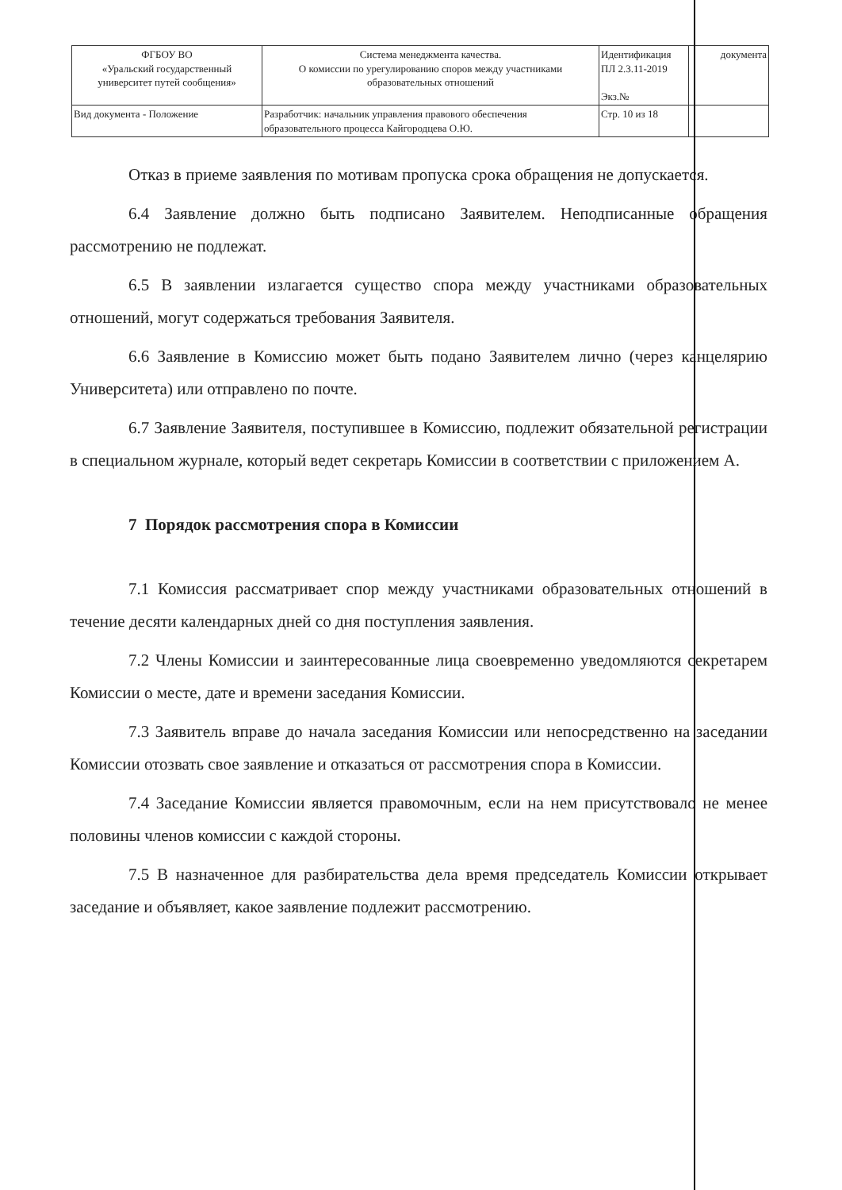| ФГБОУ ВО «Уральский государственный университет путей сообщения» | Система менеджмента качества. О комиссии по урегулированию споров между участниками образовательных отношений | Идентификация ПЛ 2.3.11-2019 Экз.№ | документа |
| Вид документа - Положение | Разработчик: начальник управления правового обеспечения образовательного процесса Кайгородцева О.Ю. | Стр. 10 из 18 | |
Отказ в приеме заявления по мотивам пропуска срока обращения не допускается.
6.4 Заявление должно быть подписано Заявителем. Неподписанные обращения рассмотрению не подлежат.
6.5 В заявлении излагается существо спора между участниками образовательных отношений, могут содержаться требования Заявителя.
6.6 Заявление в Комиссию может быть подано Заявителем лично (через канцелярию Университета) или отправлено по почте.
6.7 Заявление Заявителя, поступившее в Комиссию, подлежит обязательной регистрации в специальном журнале, который ведет секретарь Комиссии в соответствии с приложением А.
7 Порядок рассмотрения спора в Комиссии
7.1 Комиссия рассматривает спор между участниками образовательных отношений в течение десяти календарных дней со дня поступления заявления.
7.2 Члены Комиссии и заинтересованные лица своевременно уведомляются секретарем Комиссии о месте, дате и времени заседания Комиссии.
7.3 Заявитель вправе до начала заседания Комиссии или непосредственно на заседании Комиссии отозвать свое заявление и отказаться от рассмотрения спора в Комиссии.
7.4 Заседание Комиссии является правомочным, если на нем присутствовало не менее половины членов комиссии с каждой стороны.
7.5 В назначенное для разбирательства дела время председатель Комиссии открывает заседание и объявляет, какое заявление подлежит рассмотрению.